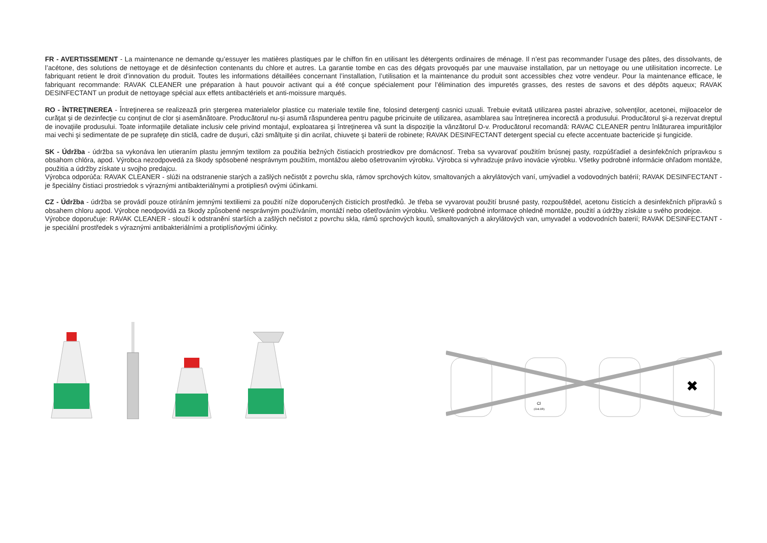FR - AVERTISSEMENT - La maintenance ne demande qu’essuyer les matières plastiques par le chiffon fin en utilisant les détergents ordinaires de ménage. Il n’est pas recommander l’usage des pâtes, des dissolvants, de l’acétone, des solutions de nettoyage et de désinfection contenants du chlore et autres. La garantie tombe en cas des dégats provoqués par une mauvaise installation, par un nettoyage ou une utilisitation incorrecte. Le fabriquant retient le droit d’innovation du produit. Toutes les informations détaillées concernant l’installation, l’utilisation et la maintenance du produit sont accessibles chez votre vendeur. Pour la maintenance efficace, le fabriquant recommande: RAVAK CLEANER une préparation à haut pouvoir activant qui a été conçue spécialement pour l’élimination des impuretés grasses, des restes de savons et des dépôts aqueux; RAVAK DESINFECTANT un produit de nettoyage spécial aux effets antibactériels et anti-moissure marqués.
RO - ÎNTREŢINEREA - Întreţinerea se realizează prin ştergerea materialelor plastice cu materiale textile fine, folosind detergenţi casnici uzuali. Trebuie evitată utilizarea pastei abrazive, solvenţilor, acetonei, mijloacelor de curăţat şi de dezinfecţie cu conţinut de clor şi asemănătoare. Producătorul nu-şi asumă răspunderea pentru pagube pricinuite de utilizarea, asamblarea sau întreţinerea incorectă a produsului. Producătorul şi-a rezervat dreptul de inovaţiile produsului. Toate informaţiile detaliate inclusiv cele privind montajul, exploatarea şi întreţinerea vă sunt la dispoziţie la vânzătorul D-v. Producătorul recomandă: RAVAC CLEANER pentru înlăturarea impurităţilor mai vechi şi sedimentate de pe suprafeţe din sticlă, cadre de duşuri, căzi smălţuite şi din acrilat, chiuvete şi baterii de robinete; RAVAK DESINFECTANT detergent special cu efecte accentuate bactericide şi fungicide.
SK - Údržba - údržba sa vykonáva len utieraním plastu jemným textilom za použitia bežných čistiacich prostriedkov pre domácnosť. Treba sa vyvarovať použitím brúsnej pasty, rozpúšťadiel a desinfekčních prípravkou s obsahom chlóra, apod. Výrobca nezodpovedá za škody spôsobené nesprávnym použitím, montážou alebo ošetrovaním výrobku. Výrobca si vyhradzuje právo inovácie výrobku. Všetky podrobné informácie ohľadom montáže, použitia a údržby získate u svojho predajcu.
Výrobca odporúča: RAVAK CLEANER - slúži na odstranenie starých a zašlých nečistôt z povrchu skla, rámov sprchových kútov, smaltovaných a akrylátových vaní, umývadiel a vodovodných batérií; RAVAK DESINFECTANT - je špeciálny čistiaci prostriedok s výraznými antibakteriálnymi a protipliesň ovými účinkami.
CZ - Údržba - údržba se provádí pouze otíráním jemnými textiliemi za použití níže doporučených čisticích prostředků. Je třeba se vyvarovat použití brusné pasty, rozpouštědel, acetonu čisticích a desinfekčních přípravků s obsahem chloru apod. Výrobce neodpovídá za škody způsobené nesprávným používáním, montáží nebo ošetřováním výrobku. Veškeré podrobné informace ohledně montáže, použití a údržby získáte u svého prodejce.
Výrobce doporučuje: RAVAK CLEANER - slouží k odstranění starších a zašlých nečistot z povrchu skla, rámů sprchových koutů, smaltovaných a akrylátových van, umyvadel a vodovodních baterií; RAVAK DESINFECTANT - je speciální prostředek s výraznými antibakteriálními a protiplísňovými účinky.
Cl
(CHLOR)
✖